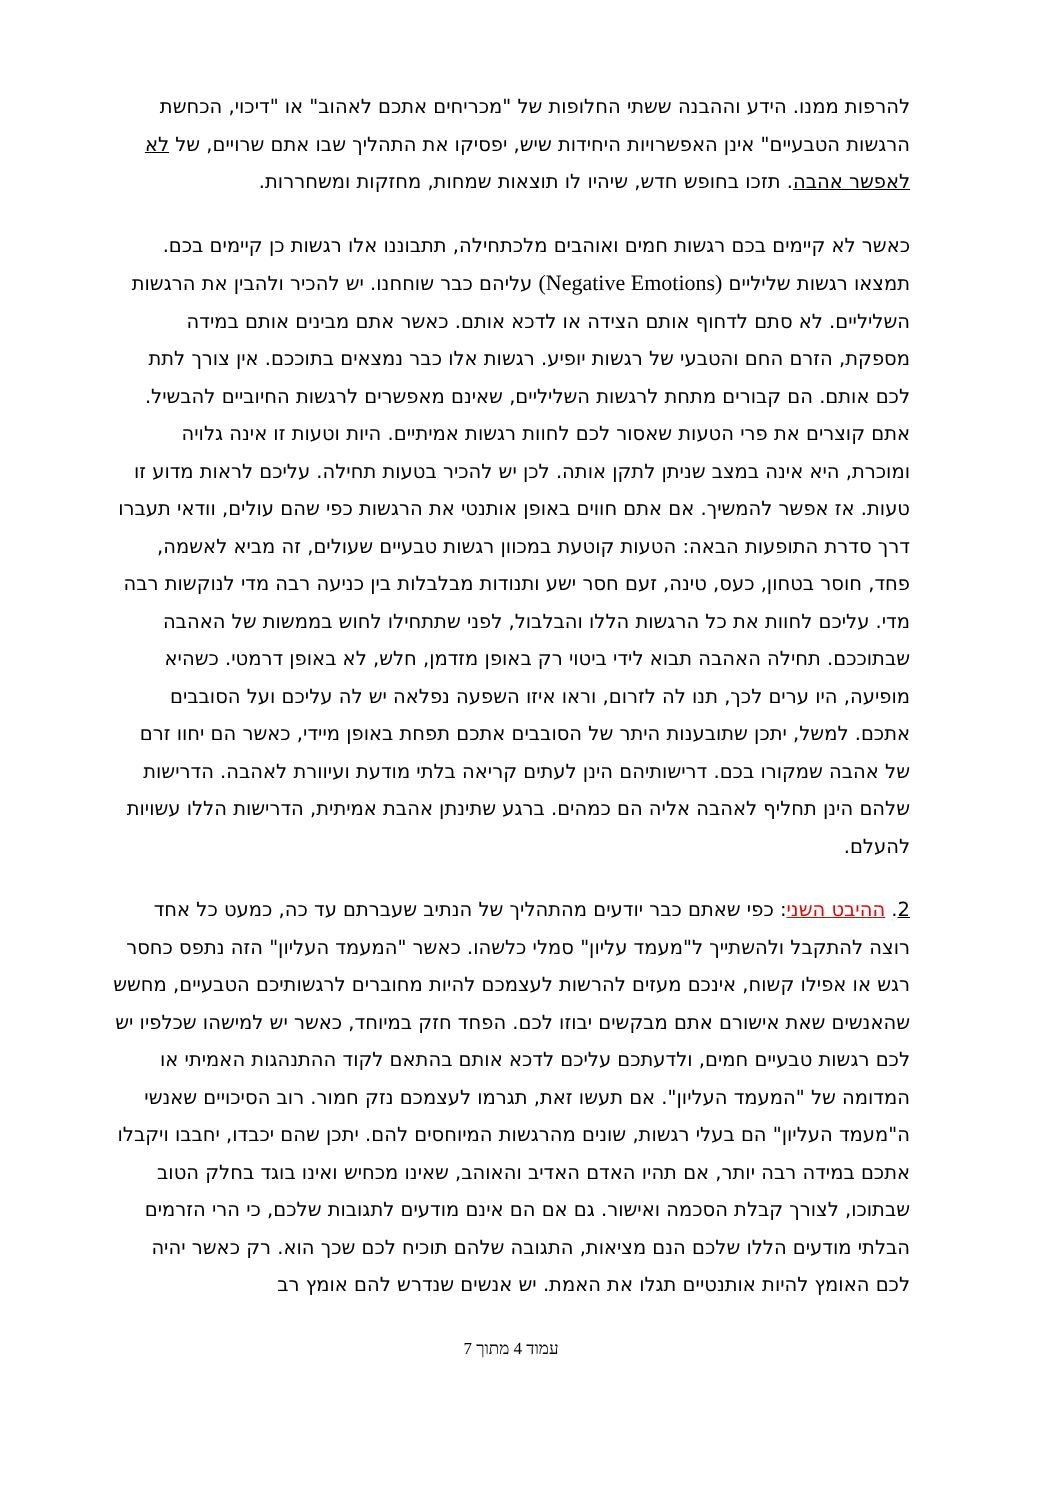להרפות ממנו. הידע וההבנה ששתי החלופות של "מכריחים אתכם לאהוב" או "דיכוי, הכחשת הרגשות הטבעיים" אינן האפשרויות היחידות שיש, יפסיקו את התהליך שבו אתם שרויים, של לא לאפשר אהבה. תזכו בחופש חדש, שיהיו לו תוצאות שמחות, מחזקות ומשחררות.
כאשר לא קיימים בכם רגשות חמים ואוהבים מלכתחילה, תתבוננו אלו רגשות כן קיימים בכם. תמצאו רגשות שליליים (Negative Emotions) עליהם כבר שוחחנו. יש להכיר ולהבין את הרגשות השליליים. לא סתם לדחוף אותם הצידה או לדכא אותם. כאשר אתם מבינים אותם במידה מספקת, הזרם החם והטבעי של רגשות יופיע. רגשות אלו כבר נמצאים בתוככם. אין צורך לתת לכם אותם. הם קבורים מתחת לרגשות השליליים, שאינם מאפשרים לרגשות החיוביים להבשיל. אתם קוצרים את פרי הטעות שאסור לכם לחוות רגשות אמיתיים. היות וטעות זו אינה גלויה ומוכרת, היא אינה במצב שניתן לתקן אותה. לכן יש להכיר בטעות תחילה. עליכם לראות מדוע זו טעות. אז אפשר להמשיך. אם אתם חווים באופן אותנטי את הרגשות כפי שהם עולים, וודאי תעברו דרך סדרת התופעות הבאה: הטעות קוטעת במכוון רגשות טבעיים שעולים, זה מביא לאשמה, פחד, חוסר בטחון, כעס, טינה, זעם חסר ישע ותנודות מבלבלות בין כניעה רבה מדי לנוקשות רבה מדי. עליכם לחוות את כל הרגשות הללו והבלבול, לפני שתתחילו לחוש בממשות של האהבה שבתוככם. תחילה האהבה תבוא לידי ביטוי רק באופן מזדמן, חלש, לא באופן דרמטי. כשהיא מופיעה, היו ערים לכך, תנו לה לזרום, וראו איזו השפעה נפלאה יש לה עליכם ועל הסובבים אתכם. למשל, יתכן שתובענות היתר של הסובבים אתכם תפחת באופן מיידי, כאשר הם יחוו זרם של אהבה שמקורו בכם. דרישותיהם הינן לעתים קריאה בלתי מודעת ועיוורת לאהבה. הדרישות שלהם הינן תחליף לאהבה אליה הם כמהים. ברגע שתינתן אהבת אמיתית, הדרישות הללו עשויות להעלם.
2. ההיבט השני: כפי שאתם כבר יודעים מהתהליך של הנתיב שעברתם עד כה, כמעט כל אחד רוצה להתקבל ולהשתייך ל"מעמד עליון" סמלי כלשהו. כאשר "המעמד העליון" הזה נתפס כחסר רגש או אפילו קשוח, אינכם מעזים להרשות לעצמכם להיות מחוברים לרגשותיכם הטבעיים, מחשש שהאנשים שאת אישורם אתם מבקשים יבוזו לכם. הפחד חזק במיוחד, כאשר יש למישהו שכלפיו יש לכם רגשות טבעיים חמים, ולדעתכם עליכם לדכא אותם בהתאם לקוד ההתנהגות האמיתי או המדומה של "המעמד העליון". אם תעשו זאת, תגרמו לעצמכם נזק חמור. רוב הסיכויים שאנשי ה"מעמד העליון" הם בעלי רגשות, שונים מהרגשות המיוחסים להם. יתכן שהם יכבדו, יחבבו ויקבלו אתכם במידה רבה יותר, אם תהיו האדם האדיב והאוהב, שאינו מכחיש ואינו בוגד בחלק הטוב שבתוכו, לצורך קבלת הסכמה ואישור. גם אם הם אינם מודעים לתגובות שלכם, כי הרי הזרמים הבלתי מודעים הללו שלכם הנם מציאות, התגובה שלהם תוכיח לכם שכך הוא. רק כאשר יהיה לכם האומץ להיות אותנטיים תגלו את האמת. יש אנשים שנדרש להם אומץ רב
עמוד 4 מתוך 7